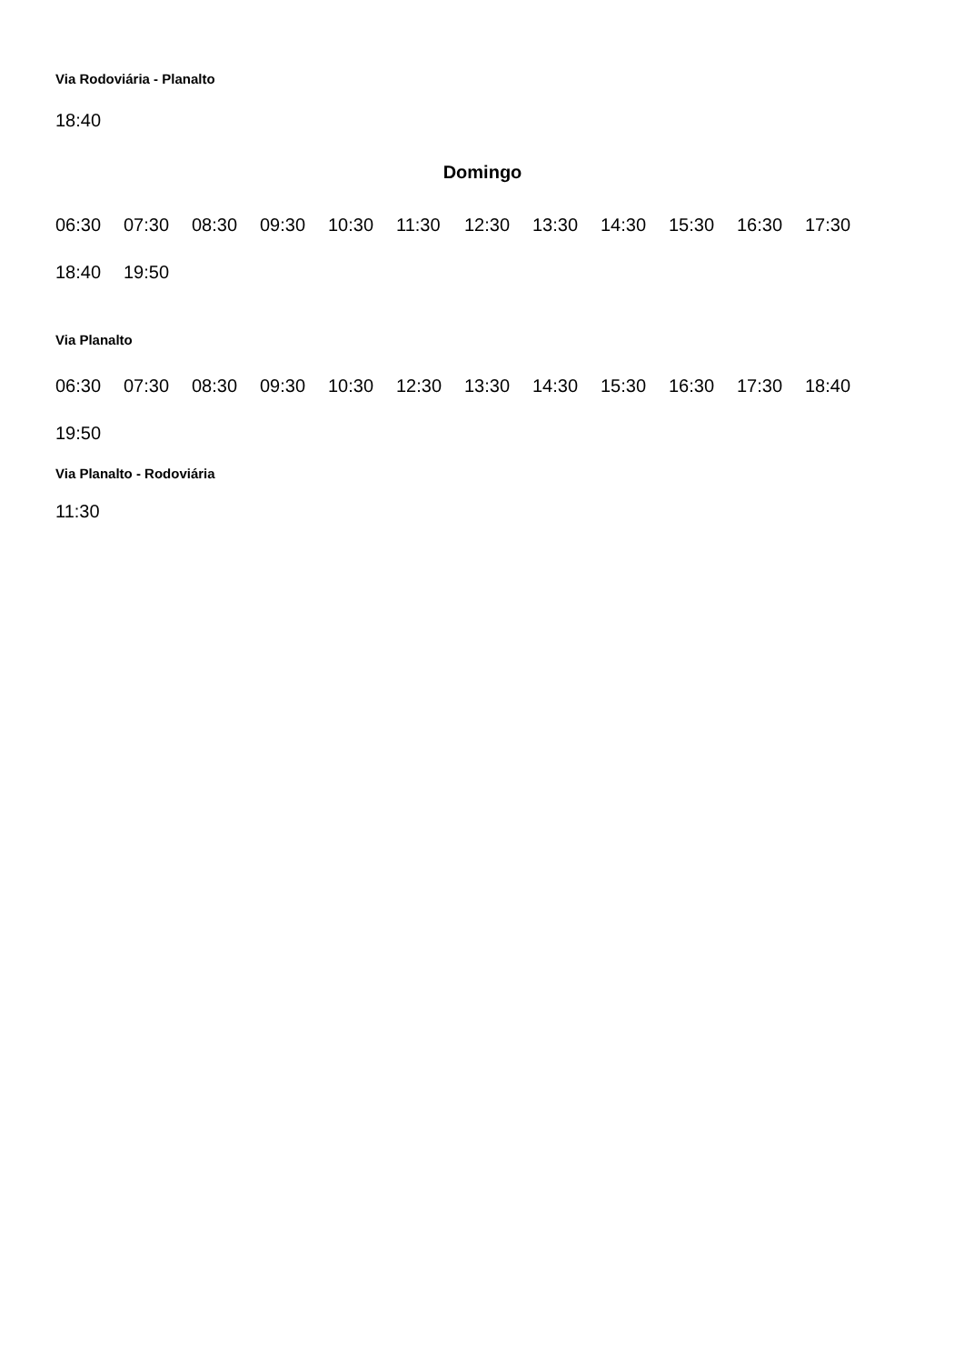Via Rodoviária - Planalto
18:40
Domingo
| 06:30 | 07:30 | 08:30 | 09:30 | 10:30 | 11:30 | 12:30 | 13:30 | 14:30 | 15:30 | 16:30 | 17:30 |
| 18:40 | 19:50 | | | | | | | | | | |
Via Planalto
| 06:30 | 07:30 | 08:30 | 09:30 | 10:30 | 12:30 | 13:30 | 14:30 | 15:30 | 16:30 | 17:30 | 18:40 |
| 19:50 | | | | | | | | | | | |
Via Planalto - Rodoviária
11:30